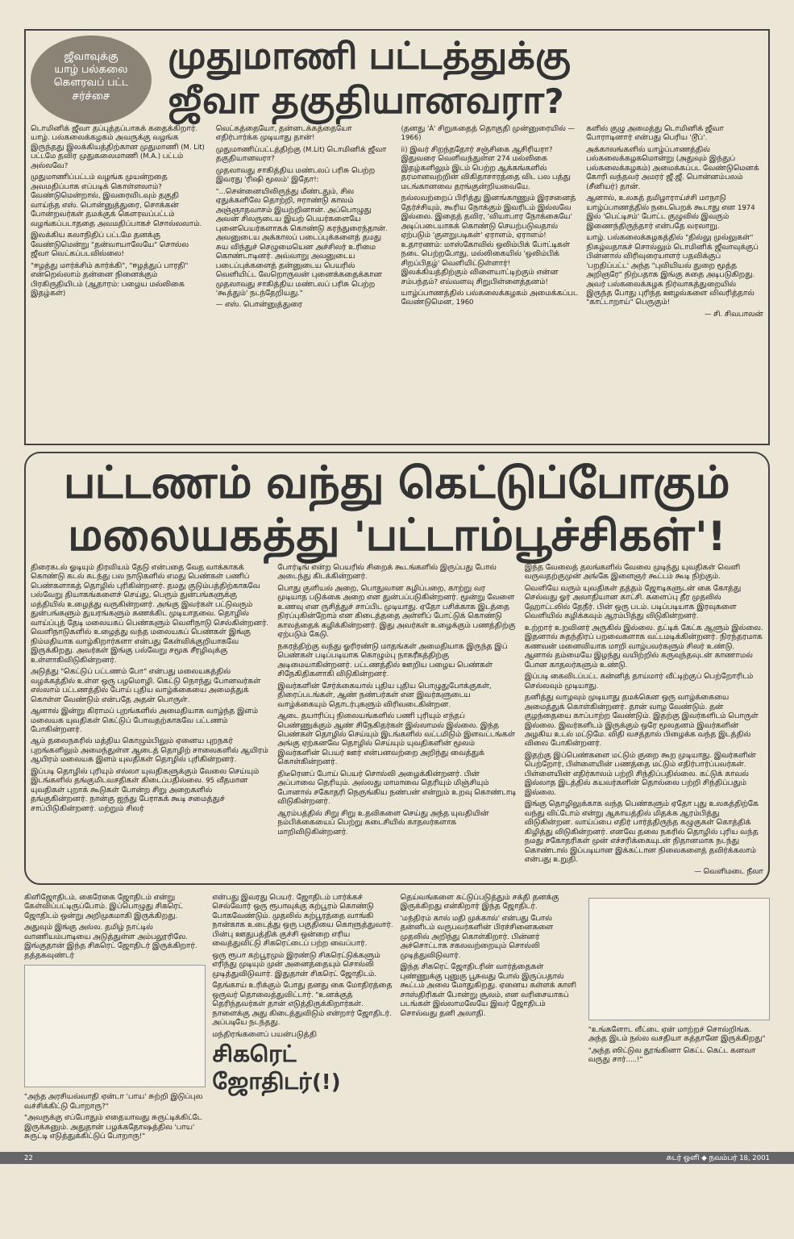ஜீவாவுக்கு
யாழ் பல்கலை
கௌரவப் பட்ட
சர்ச்சை
முதுமாணி பட்டத்துக்கு
ஜீவா தகுதியானவரா?
டொமினிக் ஜீவா தப்புத்தப்பாகக் கதைக்கிறார். யாழ். பல்கலைக்கழகம் அவருக்கு வழங்க இருந்தது இலக்கியத்திற்கான முதுமாணி (M. Lit) பட்டமே தவிர முதுகலைமாணி (M.A.) பட்டம் அல்லவே?
முதுமாணிப்பட்டம் வழங்க முயன்றதை அவமதிப்பாக எப்படிக் கொள்ளலாம்? வேண்டுமென்றால், இவரைவிடவும் தகுதி வாய்ந்த எஸ். பொன்னுத்துரை, சொக்கன் போன்றவர்கள் தமக்குக் கௌரவப்பட்டம் வழங்கப்படாததை அவமதிப்பாகச் சொல்லலாம்.
இலக்கிய கலாநிதிப் பட்டமே தனக்கு வேண்டுமென்று "தன்வாயாலேயே" சொல்ல ஜீவா வெட்கப்படவில்லை!
"ஈழத்து மார்க்சிம் கார்க்கி", "ஈழத்துப் பாரதி" என்றெல்லாம் தன்னை நினைக்கும் பிரகிருதியிடம் (ஆதாரம்: பழைய மல்லிகை இதழ்கள்)
வெட்கத்தையோ, தன்னடக்கத்தையோ எதிர்பார்க்க முடியாது தான்!
முதுமாணிப்பட்டத்திற்கு (M.Lit) டொமினிக் ஜீவா தகுதியானவரா?
முதலாவது சாகித்திய மண்டலப் பரிசு பெற்ற இவரது 'ரிஷி மூலம்' இதோ!:
"...சென்னையிலிருந்து மீண்டதும், சில ஏதுக்களிலே தொற்றி, ஈராண்டு காலம் அஞ்ஞாதவாசம் இயற்றினான். அப்பொழுது அவன் சிலருடைய இயற் பெயர்களையே புனைபெயர்களாகக் கொண்டு கரந்துரைந்தான். அவனுடைய அக்காலப் படைப்புக்களைத் தமது சுய விந்துச் செழுமையென அச்சிலர் உரிமை கொண்டாடினர். அவ்வாறு அவனுடைய படைப்புக்களைத் தன்னுடைய பெயரில் வெளியிட்ட வேறொருவன் புனைக்கதைக்கான முதலாவது சாகித்திய மண்டலப் பரிசு பெற்ற 'கூத்தும்' நடந்தேறியது."
— எஸ். பொன்னுத்துரை
(தனது 'À' சிறுகதைத் தொகுதி முன்னுரையில் — 1966)
ii) இவர் சிறந்ததோர் சஞ்சிகை ஆசிரியரா? இதுவரை வெளிவந்துள்ள 274 மல்லிகை இதழ்களிலும் இடம் பெற்ற ஆக்கங்களில் தரமானவற்றின் விகிதாசாரத்தை விட பல பத்து மடங்கானவை தரங்குன்றியவையே.
நல்லவற்றைப் பிரித்து இனங்காணும் இரசனைத் தேர்ச்சியும், கூரிய நோக்கும் இவரிடம் இல்லவே இல்லை. இதைத் தவிர, 'வியாபார நோக்கையே' அடிப்படையாகக் கொண்டு செயற்படுவதால் ஏற்படும் 'குளறுபடிகள்' ஏராளம், ஏராளம்! உதாரணம்: மாஸ்கோவில் ஒலிம்பிக் போட்டிகள் நடை பெற்றபோது, மல்லிகையில் 'ஒலிம்பிக் சிறப்பிதழ்' வெளியிட்டுள்ளார்! இலக்கியத்திற்கும் விளையாட்டிற்கும் என்ன சம்பந்தம்? எவ்வளவு சிறுபிள்ளைத்தனம்!
யாழ்ப்பாணத்தில் பல்கலைக்கழகம் அமைக்கப்பட வேண்டுமென, 1960
களில் குழு அமைத்து டொமினிக் ஜீவா போராடினார் என்பது பெரிய 'டூப்'.
அக்காலங்களில் யாழ்ப்பாணத்தில் பல்கலைக்கழகமொன்று (அதுவும் இந்துப் பல்கலைக்கழகம்) அமைக்கப்பட வேண்டுமெனக் கோரி வந்தவர் அமரர் ஜீ.ஜீ. பொன்னம்பலம் (சீனியர்) தான்.
ஆனால், உலகத் தமிழாராய்ச்சி மாநாடு யாழ்ப்பாணத்தில் நடைபெறக் கூடாது என 1974 இல் 'பெட்டிசம்' போட்ட குழுவில் இவரும் இணைந்திருந்தார் என்பதே வரலாறு.
யாழ். பல்கலைக்கழகத்தில் "தில்லு முல்லுகள்" நிகழ்வதாகச் சொல்லும் டொமினிக் ஜீவாவுக்குப் பின்னால் விரிவுரையாளர் பதவிக்குப் 'பறதிப்பட்ட' அந்த "புவியியல் துறை மூத்த அறிஞரே" நிற்பதாக இங்கு கதை அடிபடுகிறது. அவர் பல்கலைக்கழக நிர்வாகத்துறையில் இருந்த போது புரிந்த ஊழல்களை விவரித்தால் "காட்டாறாய்" பெருகும்!
— சி. சிவபாலன்
பட்டணம் வந்து கெட்டுப்போகும்
மலையகத்து 'பட்டாம்பூச்சிகள்'!
திரைகடல் ஓடியும் திரவியம் தேடு என்பதை வேத வாக்காகக் கொண்டு கடல் கடந்து பல நாடுகளில் எமது பெண்கள் பணிப் பெண்களாகத் தொழில் புரிகின்றனர். தமது குடும்பத்திற்காகவே பல்வேறு தியாகங்களைச் செய்து, பெரும் துன்பங்களுக்கு மத்தியில் உழைத்து வருகின்றனர். அங்கு இவர்கள் பட்டுவரும் துன்பங்களும் துயரங்களும் கணக்கிட முடியாதவை. தொழில் வாய்ப்புத் தேடி மலையகப் பெண்களும் வெளிநாடு செல்கின்றனர். வெளிநாடுகளில் உழைத்து வந்த மலையகப் பெண்கள் இங்கு நிம்மதியாக வாழ்கிறார்களா என்பது கேள்விக்குறியாகவே இருக்கிறது. அவர்கள் இங்கு பல்வேறு சமூக சீரழிவுக்கு உள்ளாகிவிடுகின்றனர்.
அடுத்து "கெட்டுப் பட்டணம் போ" என்பது மலையகத்தில் வழக்கத்தில் உள்ள ஒரு பழமொழி. கெட்டு நொந்து போனவர்கள் எல்லாம் பட்டணத்தில் போய் புதிய வாழ்க்கையை அமைத்துக் கொள்ள வேண்டும் என்பதே அதன் பொருள்.
ஆனால் இன்று கிராமப் புறங்களில் அமைதியாக வாழ்ந்த இளம் மலையக யுவதிகள் கெட்டுப் போவதற்காகவே பட்டணம் போகின்றனர்.
ஆம் தலைநகரில் மத்திய கொழும்பிலும் ஏனைய புறநகர் புறங்களிலும் அமைந்துள்ள ஆடைத் தொழிற் சாலைகளில் ஆயிரம் ஆயிரம் மலையக இளம் யுவதிகள் தொழில் புரிகின்றனர்.
இப்படி தொழில் புரியும் எல்லா யுவதிகளுக்கும் வேலை செய்யும் இடங்களில் தங்குமிடவசதிகள் கிடைப்பதில்லை. 95 வீதமான யுவதிகள் புறாக் கூடுகள் போன்ற சிறு அறைகளில் தங்குகின்றனர். நான்கு ஐந்து பேராகக் கூடி சமைத்துச் சாப்பிடுகின்றனர். மற்றும் சிலர்
போர்டிங் என்ற பெயரில் சிறைக் கூடங்களில் இருப்பது போல் அடைந்து கிடக்கின்றனர்.
பொது குளியல் அறை, பொதுவான கழிப்பறை, காற்று வர முடியாத படுக்கை அறை என துன்பப்படுகின்றனர். மூன்று வேளை உணவு என ருசித்துச் சாப்பிட முடியாது. ஏதோ பசிக்காக இடத்தை நிரப்புகின்றோம் என கிடைத்ததை அள்ளிப் போட்டுக் கொண்டு காலத்தைக் கழிக்கின்றனர். இது அவர்கள் உழைக்கும் பணத்திற்கு ஏற்படும் கேடு.
நகரத்திற்கு வந்து ஓரிரண்டு மாதங்கள் அமைதியாக இருந்த இப் பெண்கள் படிப்படியாக கொழும்பு நாகரீகத்திற்கு அடிமையாகின்றனர். பட்டணத்தில் ஊறிய பழைய பெண்கள் சிநேகிதிகளாகி விடுகின்றனர்.
இவர்களின் சேர்க்கையால் புதிய புதிய பொழுதுபோக்குகள், திரைப்படங்கள், ஆண் நண்பர்கள் என இவர்களுடைய வாழ்க்கையும் தொடர்புகளும் விரிவடைகின்றன.
ஆடை தயாரிப்பு நிலையங்களில் பணி புரியும் எந்தப் பெண்ணுக்கும் ஆண் சிநேகிதர்கள் இல்லாமல் இல்லை. இந்த பெண்கள் தொழில் செய்யும் இடங்களில் வட்டமிடும் இளவட்டங்கள் அங்கு ஏற்கனவே தொழில் செய்யும் யுவதிகளின் மூலம் இவர்களின் பெயர் ஊர் என்பனவற்றை அறிந்து வைத்துக் கொள்கின்றனர்.
திடீரெனப் போய் பெயர் சொல்லி அழைக்கின்றனர். பின் அப்பாவை தெரியும். அல்லது மாமாவை தெரியும் மிஞ்சியும் போனால் சகோதரி நெருங்கிய நண்பன் என்றும் உறவு கொண்டாடி விடுகின்றனர்.
ஆரம்பத்தில் சிறு சிறு உதவிகளை செய்து அந்த யுவதியின் நம்பிக்கையைப் பெற்று கடைசியில் காதலர்களாக மாறிவிடுகின்றனர்.
இந்த வேலைத் தலங்களில் வேலை முடிந்து யுவதிகள் வெளி வருவதற்குமுன் அங்கே இளைஞர் கூட்டம் கூடி நிற்கும்.
வெளியே வரும் யுவதிகள் தத்தம் ஜோடிகளுடன் கை கோத்து செல்வது ஓர் அலாதியான காட்சி. களைப்பு தீர முதலில் ஹோட்டலில் தேநீர். பின் ஒரு படம். படிப்படியாக இரவுகளை வெளியில் கழிக்கவும் ஆரம்பித்து விடுகின்றனர்.
உற்றார் உறவினர் அருகில் இல்லை. தட்டிக் கேட்க ஆளும் இல்லை. இதனால் சுதந்திரப் பறவைகளாக வட்டமடிக்கின்றனர். நிரந்தரமாக கணவன் மனைவியாக மாறி வாழ்பவர்களும் சிலர் உண்டு. ஆனால் தம்மையே இழந்து வயிற்றில் கருவுந்தவுடன் காணாமல் போன காதலர்களும் உண்டு.
இப்படி கைவிடப்பட்ட கன்னித் தாய்மார் வீட்டிற்குப் பெற்றோரிடம் செல்லவும் முடியாது.
தனித்து வாழவும் முடியாது தமக்கென ஒரு வாழ்க்கையை அமைத்துக் கொள்கின்றனர். தான் வாழ வேண்டும். தன் குழந்தையை காப்பாற்ற வேண்டும். இதற்கு இவர்களிடம் பொருள் இல்லை. இவர்களிடம் இருக்கும் ஒரே மூலதனம் இவர்களின் அழகிய உடல் மட்டுமே. விதி வசத்தால் பிழைக்க வந்த இடத்தில் விலை போகின்றனர்.
இதற்கு இப்பெண்களை மட்டும் குறை கூற முடியாது. இவர்களின் பெற்றோர், பிள்ளையின் பணத்தை மட்டும் எதிர்பார்ப்பவர்கள். பிள்ளையின் எதிர்காலம் பற்றி சிந்திப்பதில்லை. கட்டுக் காவல் இல்லாத இடத்தில் கயவர்களின் தொல்லை பற்றி சிந்திப்பதும் இல்லை.
இங்கு தொழிலுக்காக வந்த பெண்களும் ஏதோ புது உலகத்திற்கே வந்து விட்டோம் என்று ஆகாயத்தில் மிதக்க ஆரம்பித்து விடுகின்றன. வாய்ப்பை எதிர் பார்த்திருந்த கழுகுகள் கொத்திக் கிழித்து விடுகின்றனர். எனவே தலை நகரில் தொழில் புரிய வந்த நமது சகோதரிகள் முன் எச்சரிக்கையுடன் நிதானமாக நடந்து கொண்டால் இப்படியான இக்கட்டான நிலைகளைத் தவிர்க்கலாம் என்பது உறுதி.
— வெளிமடை நீலா
கிளிஜோதிடம், கைரேகை ஜோதிடம் என்று கேள்விப்பட்டிருப்போம். இப்பொழுது சிகரெட் ஜோதிடம் ஒன்று அறிமுகமாகி இருக்கிறது.
அதுவும் இங்கு அல்ல. தமிழ் நாட்டில் வாணியம்பாடியை அடுத்துள்ள அம்பலூரிலே. இங்குதான் இந்த சிகரெட் ஜோதிடர் இருக்கிறார். தத்தகவுண்டர்
"அந்த அரசியல்வாதி ஏன்டா 'பாய' சுற்றி இடுப்புல வச்சிக்கிட்டு போறாரு?"
"அவருக்கு எப்போதும் எதையாவது சுருட்டிக்கிட்டே இருக்கனும். அதுதான் பழக்கதோஷத்தில 'பாய' சுருட்டி எடுத்துக்கிட்டுப் போறாரு!"
என்பது இவரது பெயர். ஜோதிடம் பார்க்கச் செல்வோர் ஒரு ரூபாவுக்கு கற்பூரம் கொண்டு போகவேண்டும். முதலில் கற்பூரத்தை வாங்கி நான்காக உடைத்து ஒரு பகுதியை கொளுத்துவார். பின்பு ஊதுபத்திக் குச்சி ஒன்றை எரிய வைத்துவிட்டு சிகரெட்டைப் பற்ற வைப்பார்.
ஒரு ரூபா கற்பூரமும் இரண்டு சிகரெட்டுக்களும் எரிந்து முடியும் முன் அனைத்தையும் சொல்லி முடித்துவிடுவார். இதுதான் சிகரெட் ஜோதிடம்.
தேங்காய் உரிக்கும் போது தனது கை மோதிரத்தை ஒருவர் தொலைத்துவிட்டார். "உனக்குத் தெரிந்தவர்கள் தான் எடுத்திருக்கிறார்கள். நாளைக்கு அது கிடைத்துவிடும் என்றார் ஜோதிடர். அப்படியே நடந்தது.
மந்திரங்களைப் பயன்படுத்தி
சிகரெட் ஜோதிடர்(!)
தெய்வங்களை கட்டுப்படுத்தும் சக்தி தனக்கு இருக்கிறது என்கிறார் இந்த ஜோதிடர்.
'மந்திரம் கால் மதி முக்கால்' என்பது போல் தன்னிடம் வருபவர்களின் பிரச்சினைகளை முதலில் அறிந்து கொள்கிறார். பின்னர் அச்சொட்டாக சகலவற்றையும் சொல்லி முடித்துவிடுவார்.
இந்த சிகரெட் ஜோதிடரின் வார்த்தைகள் புண்ணுக்கு புனுகு பூசுவது போல் இருப்பதால் கூட்டம் அலை மோதுகிறது. ஏனைய கள்ளக் காளி சாஸ்திரிகள் போன்று சூலம், என வரிசையாகப் படங்கள் இல்லாமலேயே இவர் ஜோதிடம் சொல்வது தனி அலாதி.
"உங்களோட லீட்டை ஏன் மாற்றச் சொல்றிங்க. அந்த இடம் நல்ல வசதியா கத்தானே இருக்கிறது"
"அந்த ஸிட்டுல தூங்கினா கெட்ட கெட்ட கனவா வருது சார்.....!"
22 சுடர் ஒளி ◆ நவம்பர் 18, 2001